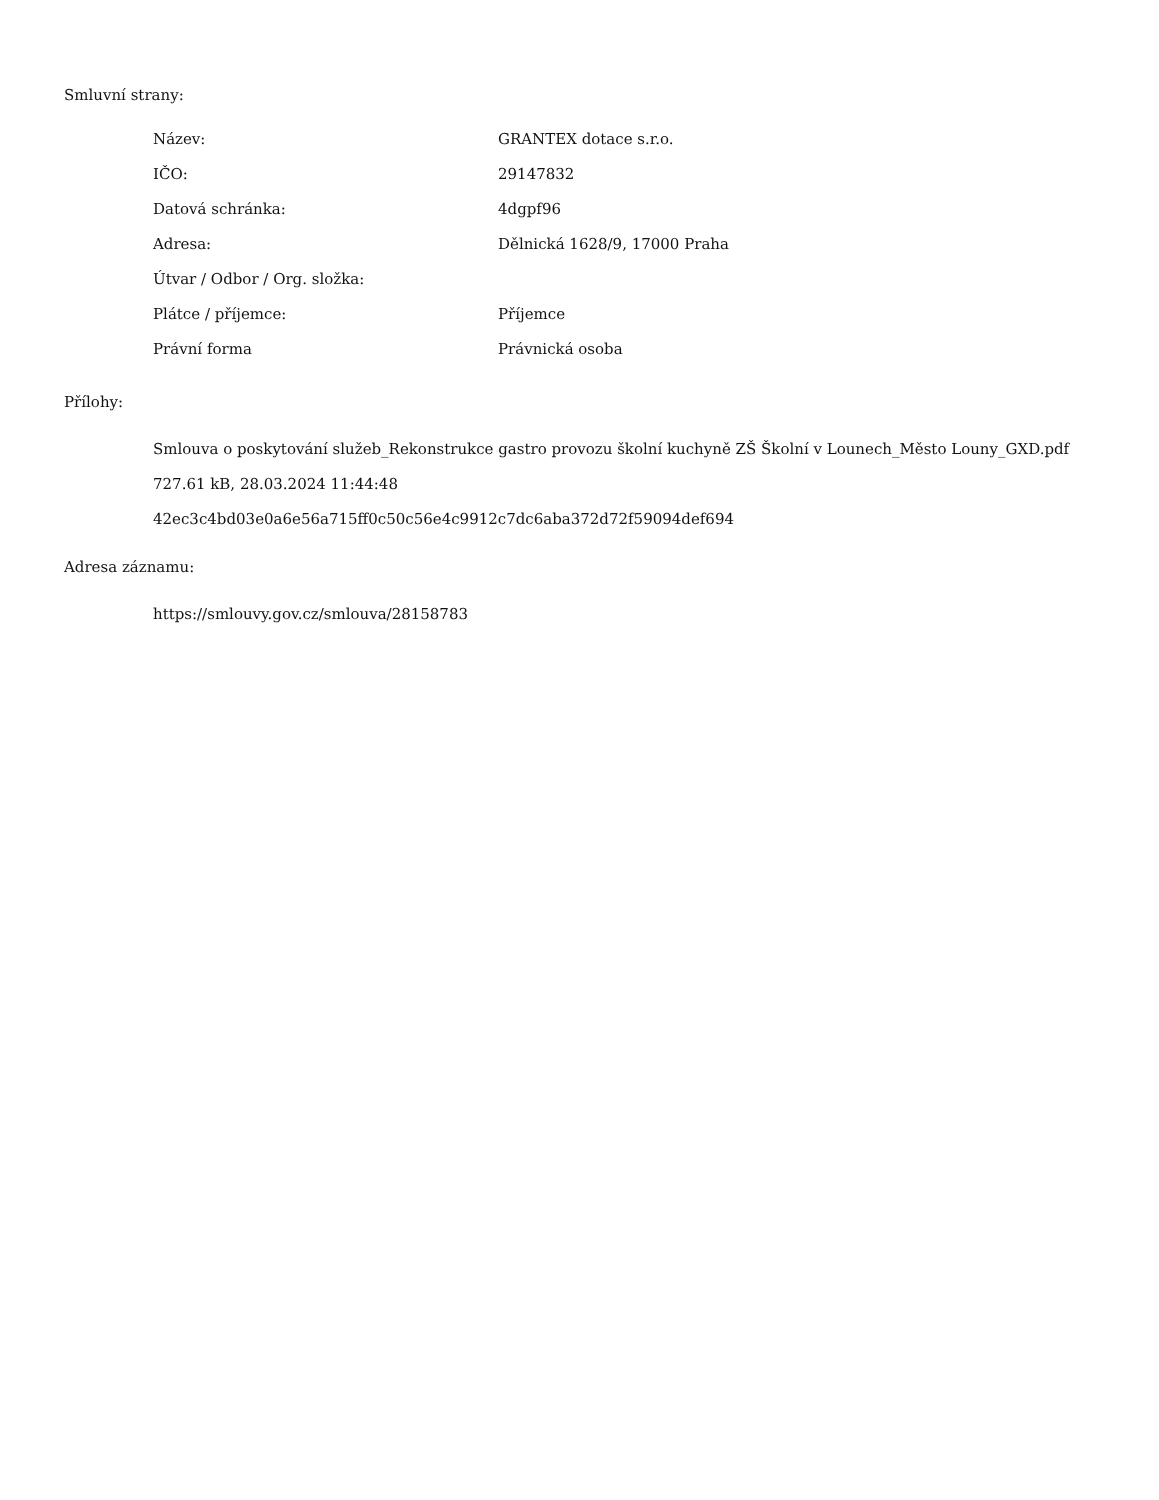Smluvní strany:
| Název: | GRANTEX dotace s.r.o. |
| IČO: | 29147832 |
| Datová schránka: | 4dgpf96 |
| Adresa: | Dělnická 1628/9, 17000 Praha |
| Útvar / Odbor / Org. složka: | |
| Plátce / příjemce: | Příjemce |
| Právní forma | Právnická osoba |
Přílohy:
Smlouva o poskytování služeb_Rekonstrukce gastro provozu školní kuchyně ZŠ Školní v Lounech_Město Louny_GXD.pdf
727.61 kB, 28.03.2024 11:44:48
42ec3c4bd03e0a6e56a715ff0c50c56e4c9912c7dc6aba372d72f59094def694
Adresa záznamu:
https://smlouvy.gov.cz/smlouva/28158783